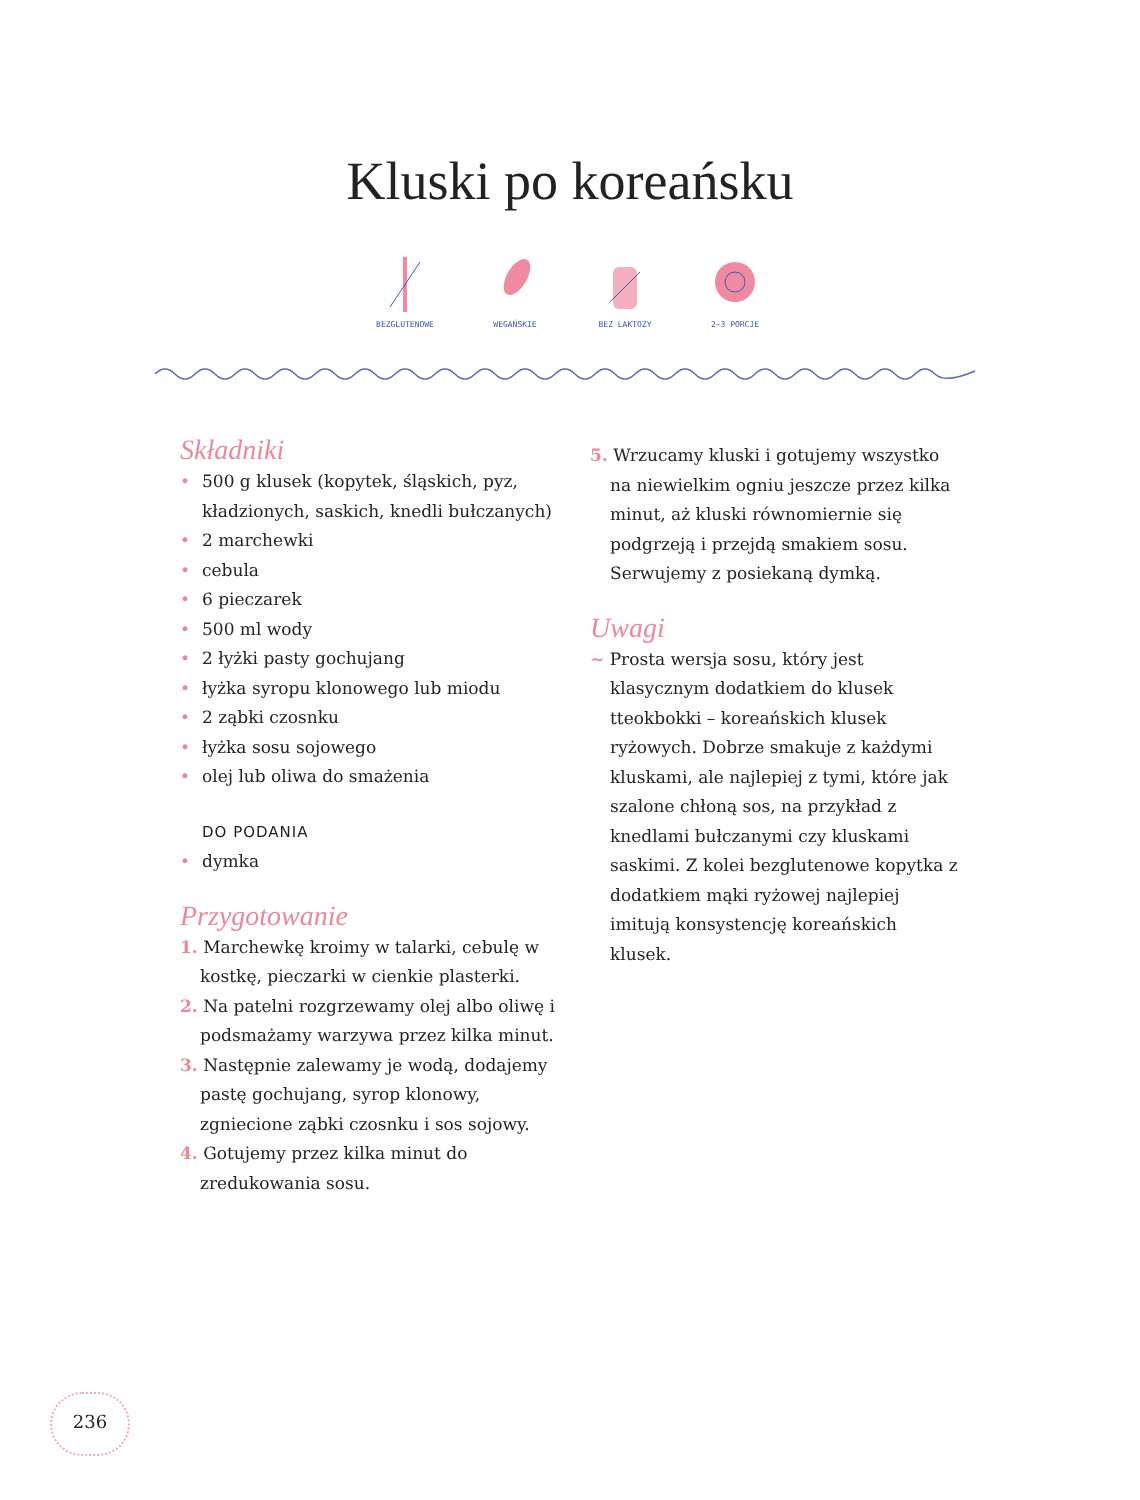Kluski po koreańsku
BEZGLUTENOWE WEGAŃSKIE BEZ LAKTOZY 2–3 PORCJE
Składniki
• 500 g klusek (kopytek, śląskich, pyz, kładzionych, saskich, knedli bułczanych)
• 2 marchewki
• cebula
• 6 pieczarek
• 500 ml wody
• 2 łyżki pasty gochujang
• łyżka syropu klonowego lub miodu
• 2 ząbki czosnku
• łyżka sosu sojowego
• olej lub oliwa do smażenia
DO PODANIA
• dymka
Przygotowanie
1. Marchewkę kroimy w talarki, cebulę w kostkę, pieczarki w cienkie plasterki.
2. Na patelni rozgrzewamy olej albo oliwę i podsmażamy warzywa przez kilka minut.
3. Następnie zalewamy je wodą, dodajemy pastę gochujang, syrop klonowy, zgniecione ząbki czosnku i sos sojowy.
4. Gotujemy przez kilka minut do zredukowania sosu.
5. Wrzucamy kluski i gotujemy wszystko na niewielkim ogniu jeszcze przez kilka minut, aż kluski równomiernie się podgrzeją i przejdą smakiem sosu. Serwujemy z posiekaną dymką.
Uwagi
~ Prosta wersja sosu, który jest klasycznym dodatkiem do klusek tteokbokki – koreańskich klusek ryżowych. Dobrze smakuje z każdymi kluskami, ale najlepiej z tymi, które jak szalone chłoną sos, na przykład z knedlami bułczanymi czy kluskami saskimi. Z kolei bezglutenowe kopytka z dodatkiem mąki ryżowej najlepiej imitują konsystencję koreańskich klusek.
236